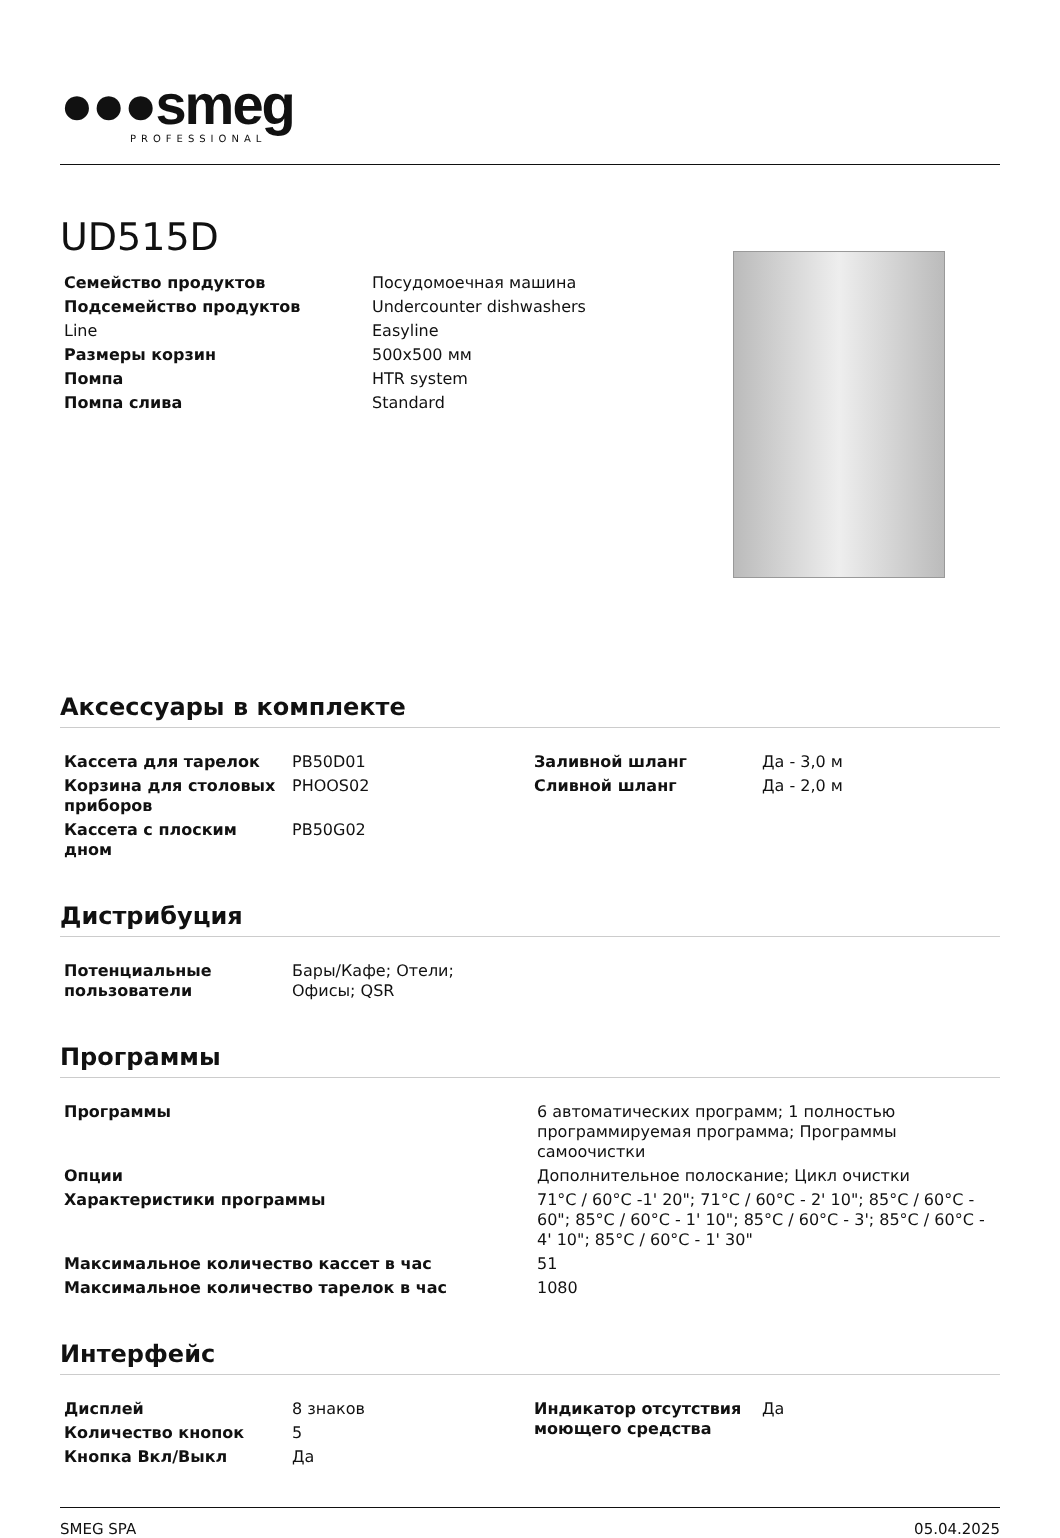●●●smeg
PROFESSIONAL
UD515D
| Семейство продуктов | Посудомоечная машина |
| Подсемейство продуктов | Undercounter dishwashers |
| Line | Easyline |
| Размеры корзин | 500x500 мм |
| Помпа | HTR system |
| Помпа слива | Standard |
Аксессуары в комплекте
| Кассета для тарелок | PB50D01 |
| Корзина для столовых приборов | PHOOS02 |
| Кассета с плоским дном | PB50G02 |
| Заливной шланг | Да - 3,0 м |
| Сливной шланг | Да - 2,0 м |
Дистрибуция
| Потенциальные пользователи | Бары/Кафе; Отели; Офисы; QSR |
Программы
| Программы | 6 автоматических программ; 1 полностью программируемая программа; Программы самоочистки |
| Опции | Дополнительное полоскание; Цикл очистки |
| Характеристики программы | 71°C / 60°C -1' 20"; 71°C / 60°C - 2' 10"; 85°C / 60°C - 60"; 85°C / 60°C - 1' 10"; 85°C / 60°C - 3'; 85°C / 60°C - 4' 10"; 85°C / 60°C - 1' 30" |
| Максимальное количество кассет в час | 51 |
| Максимальное количество тарелок в час | 1080 |
Интерфейс
| Дисплей | 8 знаков |
| Количество кнопок | 5 |
| Кнопка Вкл/Выкл | Да |
| Индикатор отсутствия моющего средства | Да |
SMEG SPA 05.04.2025